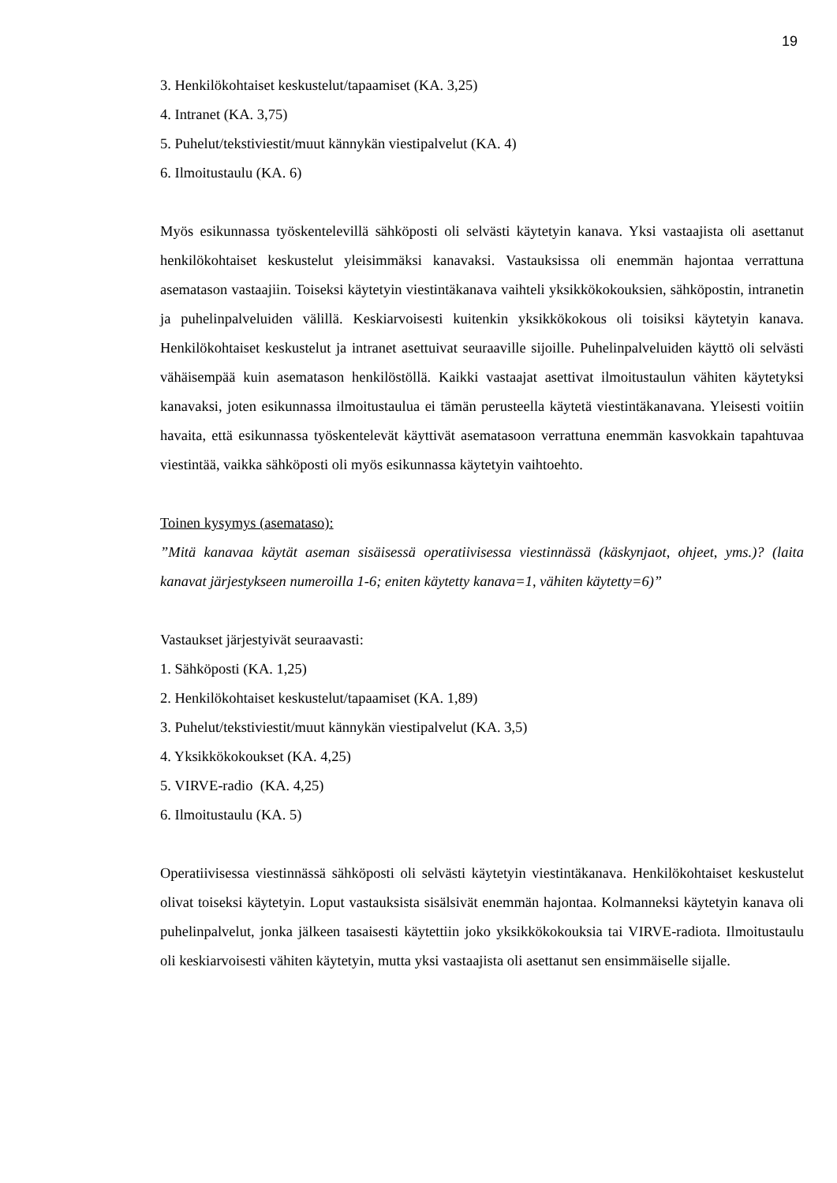19
3. Henkilökohtaiset keskustelut/tapaamiset (KA. 3,25)
4. Intranet (KA. 3,75)
5. Puhelut/tekstiviestit/muut kännykän viestipalvelut (KA. 4)
6. Ilmoitustaulu (KA. 6)
Myös esikunnassa työskentelevillä sähköposti oli selvästi käytetyin kanava. Yksi vastaajista oli asettanut henkilökohtaiset keskustelut yleisimmäksi kanavaksi. Vastauksissa oli enemmän hajontaa verrattuna asematason vastaajiin. Toiseksi käytetyin viestintäkanava vaihteli yksikkökokouksien, sähköpostin, intranetin ja puhelinpalveluiden välillä. Keskiarvoisesti kuitenkin yksikkökokous oli toisiksi käytetyin kanava. Henkilökohtaiset keskustelut ja intranet asettuivat seuraaville sijoille. Puhelinpalveluiden käyttö oli selvästi vähäisempää kuin asematason henkilöstöllä. Kaikki vastaajat asettivat ilmoitustaulun vähiten käytetyksi kanavaksi, joten esikunnassa ilmoitustaulua ei tämän perusteella käytetä viestintäkanavana. Yleisesti voitiin havaita, että esikunnassa työskentelevät käyttivät asematasoon verrattuna enemmän kasvokkain tapahtuvaa viestintää, vaikka sähköposti oli myös esikunnassa käytetyin vaihtoehto.
Toinen kysymys (asemataso):
”Mitä kanavaa käytät aseman sisäisessä operatiivisessa viestinnässä (käskynjaot, ohjeet, yms.)? (laita kanavat järjestykseen numeroilla 1-6; eniten käytetty kanava=1, vähiten käytetty=6)”
Vastaukset järjestyivät seuraavasti:
1. Sähköposti (KA. 1,25)
2. Henkilökohtaiset keskustelut/tapaamiset (KA. 1,89)
3. Puhelut/tekstiviestit/muut kännykän viestipalvelut (KA. 3,5)
4. Yksikkökokoukset (KA. 4,25)
5. VIRVE-radio (KA. 4,25)
6. Ilmoitustaulu (KA. 5)
Operatiivisessa viestinnässä sähköposti oli selvästi käytetyin viestintäkanava. Henkilökohtaiset keskustelut olivat toiseksi käytetyin. Loput vastauksista sisälsivät enemmän hajontaa. Kolmanneksi käytetyin kanava oli puhelinpalvelut, jonka jälkeen tasaisesti käytettiin joko yksikkökokouksia tai VIRVE-radiota. Ilmoitustaulu oli keskiarvoisesti vähiten käytetyin, mutta yksi vastaajista oli asettanut sen ensimmäiselle sijalle.